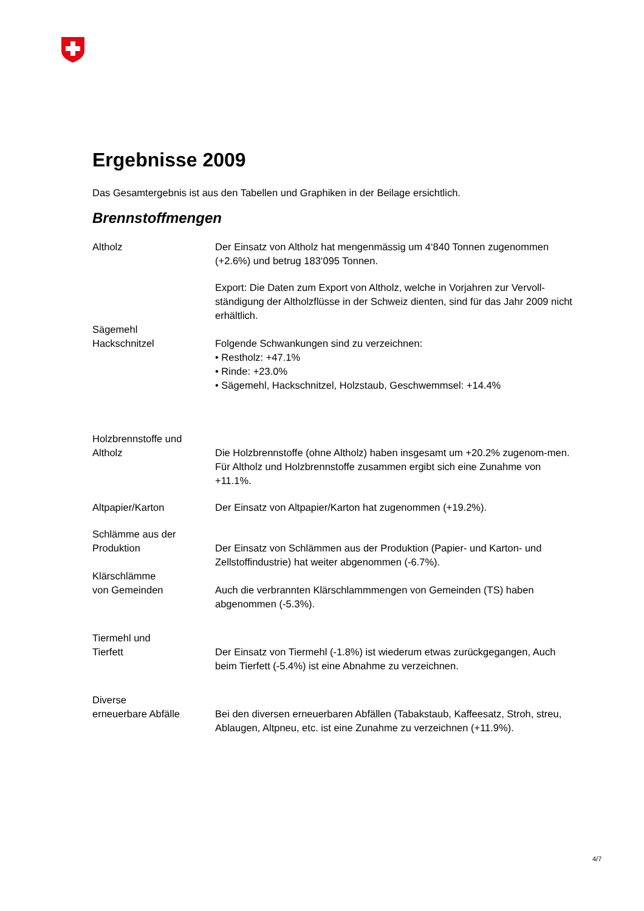Ergebnisse 2009
Das Gesamtergebnis ist aus den Tabellen und Graphiken in der Beilage ersichtlich.
Brennstoffmengen
Altholz Der Einsatz von Altholz hat mengenmässig um 4‘840 Tonnen zugenommen (+2.6%) und betrug 183‘095 Tonnen.
Export: Die Daten zum Export von Altholz, welche in Vorjahren zur Vervoll-ständigung der Altholzflüsse in der Schweiz dienten, sind für das Jahr 2009 nicht erhältlich.
Sägemehl
Hackschnitzel
Folgende Schwankungen sind zu verzeichnen:
• Restholz: +47.1%
• Rinde: +23.0%
• Sägemehl, Hackschnitzel, Holzstaub, Geschwemmsel: +14.4%
Holzbrennstoffe und
Altholz
Die Holzbrennstoffe (ohne Altholz) haben insgesamt um +20.2% zugenom-men. Für Altholz und Holzbrennstoffe zusammen ergibt sich eine Zunahme von +11.1%.
Altpapier/Karton Der Einsatz von Altpapier/Karton hat zugenommen (+19.2%).
Schlämme aus der
Produktion
Der Einsatz von Schlämmen aus der Produktion (Papier- und Karton- und Zellstoffindustrie) hat weiter abgenommen (-6.7%).
Klärschlämme
von Gemeinden
Auch die verbrannten Klärschlammmengen von Gemeinden (TS) haben abgenommen (-5.3%).
Tiermehl und
Tierfett
Der Einsatz von Tiermehl (-1.8%) ist wiederum etwas zurückgegangen, Auch beim Tierfett (-5.4%) ist eine Abnahme zu verzeichnen.
Diverse
erneuerbare Abfälle
Bei den diversen erneuerbaren Abfällen (Tabakstaub, Kaffeesatz, Stroh, streu, Ablaugen, Altpneu, etc. ist eine Zunahme zu verzeichnen (+11.9%).
4/7